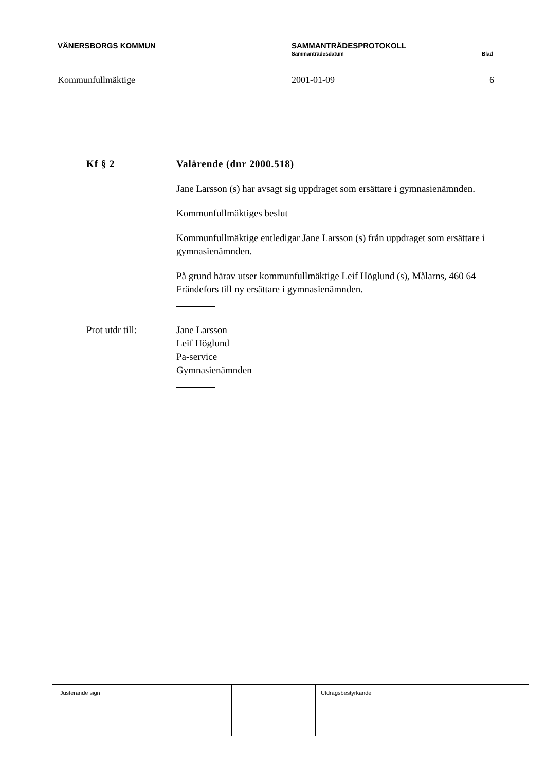VÄNERSBORGS KOMMUN SAMMANTRÄDESPROTOKOLL
Sammanträdesdatum Blad
Kommunfullmäktige 2001-01-09 6
Kf § 2 Valärende (dnr 2000.518)
Jane Larsson (s) har avsagt sig uppdraget som ersättare i gymnasienämnden.
Kommunfullmäktiges beslut
Kommunfullmäktige entledigar Jane Larsson (s) från uppdraget som ersättare i gymnasienämnden.
På grund härav utser kommunfullmäktige Leif Höglund (s), Målarns, 460 64 Frändefors till ny ersättare i gymnasienämnden.
Prot utdr till: Jane Larsson
Leif Höglund
Pa-service
Gymnasienämnden
| Justerande sign | | | Utdragsbestyrkande |